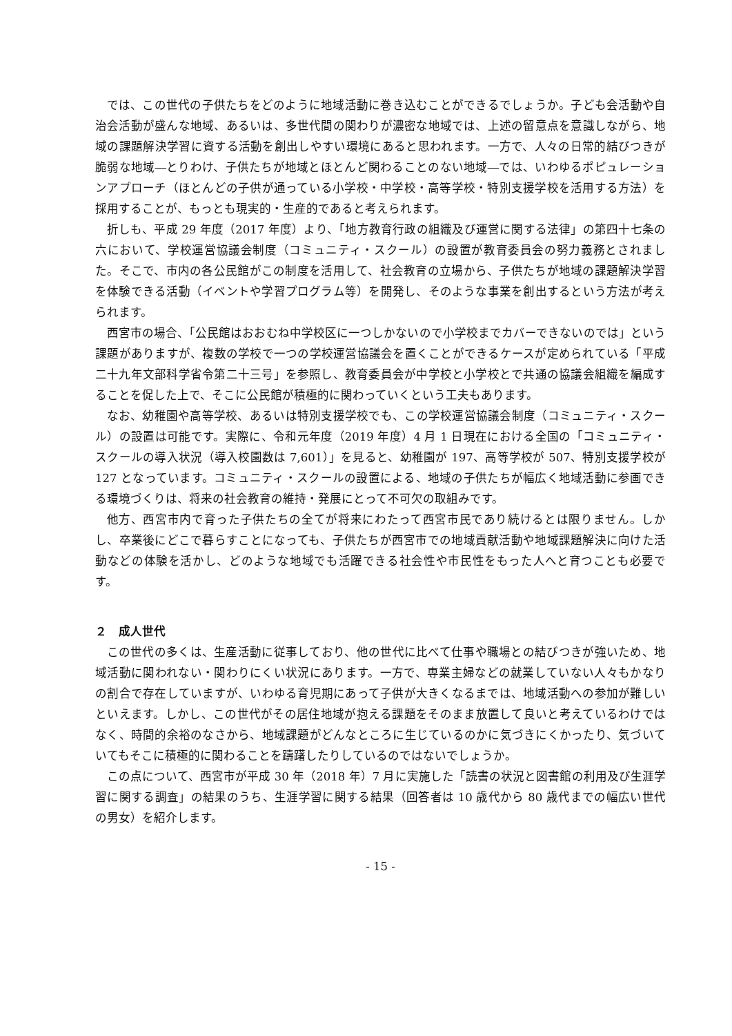では、この世代の子供たちをどのように地域活動に巻き込むことができるでしょうか。子ども会活動や自治会活動が盛んな地域、あるいは、多世代間の関わりが濃密な地域では、上述の留意点を意識しながら、地域の課題解決学習に資する活動を創出しやすい環境にあると思われます。一方で、人々の日常的結びつきが脆弱な地域―とりわけ、子供たちが地域とほとんど関わることのない地域―では、いわゆるポピュレーションアプローチ（ほとんどの子供が通っている小学校・中学校・高等学校・特別支援学校を活用する方法）を採用することが、もっとも現実的・生産的であると考えられます。
折しも、平成 29 年度（2017 年度）より、「地方教育行政の組織及び運営に関する法律」の第四十七条の六において、学校運営協議会制度（コミュニティ・スクール）の設置が教育委員会の努力義務とされました。そこで、市内の各公民館がこの制度を活用して、社会教育の立場から、子供たちが地域の課題解決学習を体験できる活動（イベントや学習プログラム等）を開発し、そのような事業を創出するという方法が考えられます。
西宮市の場合、「公民館はおおむね中学校区に一つしかないので小学校までカバーできないのでは」という課題がありますが、複数の学校で一つの学校運営協議会を置くことができるケースが定められている「平成二十九年文部科学省令第二十三号」を参照し、教育委員会が中学校と小学校とで共通の協議会組織を編成することを促した上で、そこに公民館が積極的に関わっていくという工夫もあります。
なお、幼稚園や高等学校、あるいは特別支援学校でも、この学校運営協議会制度（コミュニティ・スクール）の設置は可能です。実際に、令和元年度（2019 年度）4 月 1 日現在における全国の「コミュニティ・スクールの導入状況（導入校園数は 7,601）」を見ると、幼稚園が 197、高等学校が 507、特別支援学校が 127 となっています。コミュニティ・スクールの設置による、地域の子供たちが幅広く地域活動に参画できる環境づくりは、将来の社会教育の維持・発展にとって不可欠の取組みです。
他方、西宮市内で育った子供たちの全てが将来にわたって西宮市民であり続けるとは限りません。しかし、卒業後にどこで暮らすことになっても、子供たちが西宮市での地域貢献活動や地域課題解決に向けた活動などの体験を活かし、どのような地域でも活躍できる社会性や市民性をもった人へと育つことも必要です。
２　成人世代
この世代の多くは、生産活動に従事しており、他の世代に比べて仕事や職場との結びつきが強いため、地域活動に関われない・関わりにくい状況にあります。一方で、専業主婦などの就業していない人々もかなりの割合で存在していますが、いわゆる育児期にあって子供が大きくなるまでは、地域活動への参加が難しいといえます。しかし、この世代がその居住地域が抱える課題をそのまま放置して良いと考えているわけではなく、時間的余裕のなさから、地域課題がどんなところに生じているのかに気づきにくかったり、気づいていてもそこに積極的に関わることを躊躇したりしているのではないでしょうか。
この点について、西宮市が平成 30 年（2018 年）7 月に実施した「読書の状況と図書館の利用及び生涯学習に関する調査」の結果のうち、生涯学習に関する結果（回答者は 10 歳代から 80 歳代までの幅広い世代の男女）を紹介します。
- 15 -